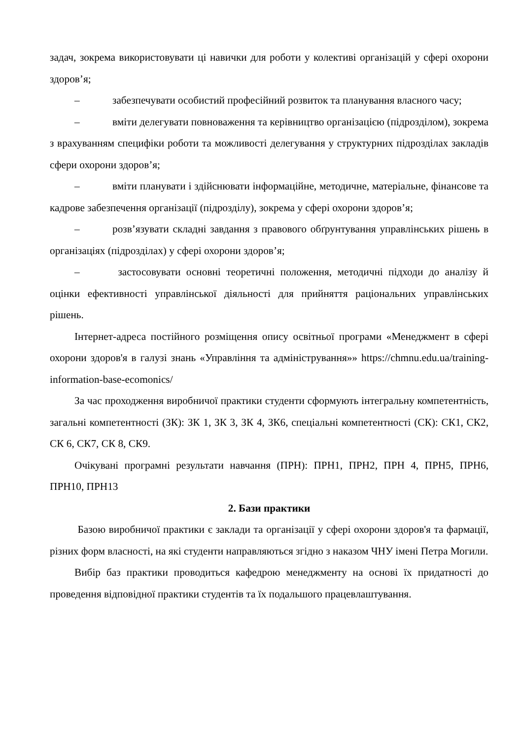задач, зокрема використовувати ці навички для роботи у колективі організацій у сфері охорони здоров’я;
– забезпечувати особистий професійний розвиток та планування власного часу;
– вміти делегувати повноваження та керівництво організацією (підрозділом), зокрема з врахуванням специфіки роботи та можливості делегування у структурних підрозділах закладів сфери охорони здоров’я;
– вміти планувати і здійснювати інформаційне, методичне, матеріальне, фінансове та кадрове забезпечення організації (підрозділу), зокрема у сфері охорони здоров’я;
– розв’язувати складні завдання з правового обґрунтування управлінських рішень в організаціях (підрозділах) у сфері охорони здоров’я;
– застосовувати основні теоретичні положення, методичні підходи до аналізу й оцінки ефективності управлінської діяльності для прийняття раціональних управлінських рішень.
Інтернет-адреса постійного розміщення опису освітньої програми «Менеджмент в сфері охорони здоров'я в галузі знань «Управління та адміністрування»» https://chmnu.edu.ua/training-information-base-ecomonics/
За час проходження виробничої практики студенти сформують інтегральну компетентність, загальні компетентності (ЗК): ЗК 1, ЗК 3, ЗК 4, ЗК6, спеціальні компетентності (СК): СК1, СК2, СК 6, СК7, СК 8, СК9.
Очікувані програмні результати навчання (ПРН): ПРН1, ПРН2, ПРН 4, ПРН5, ПРН6, ПРН10, ПРН13
2. Бази практики
Базою виробничої практики є заклади та організації у сфері охорони здоров'я та фармації, різних форм власності, на які студенти направляються згідно з наказом ЧНУ імені Петра Могили.
Вибір баз практики проводиться кафедрою менеджменту на основі їх придатності до проведення відповідної практики студентів та їх подальшого працевлаштування.